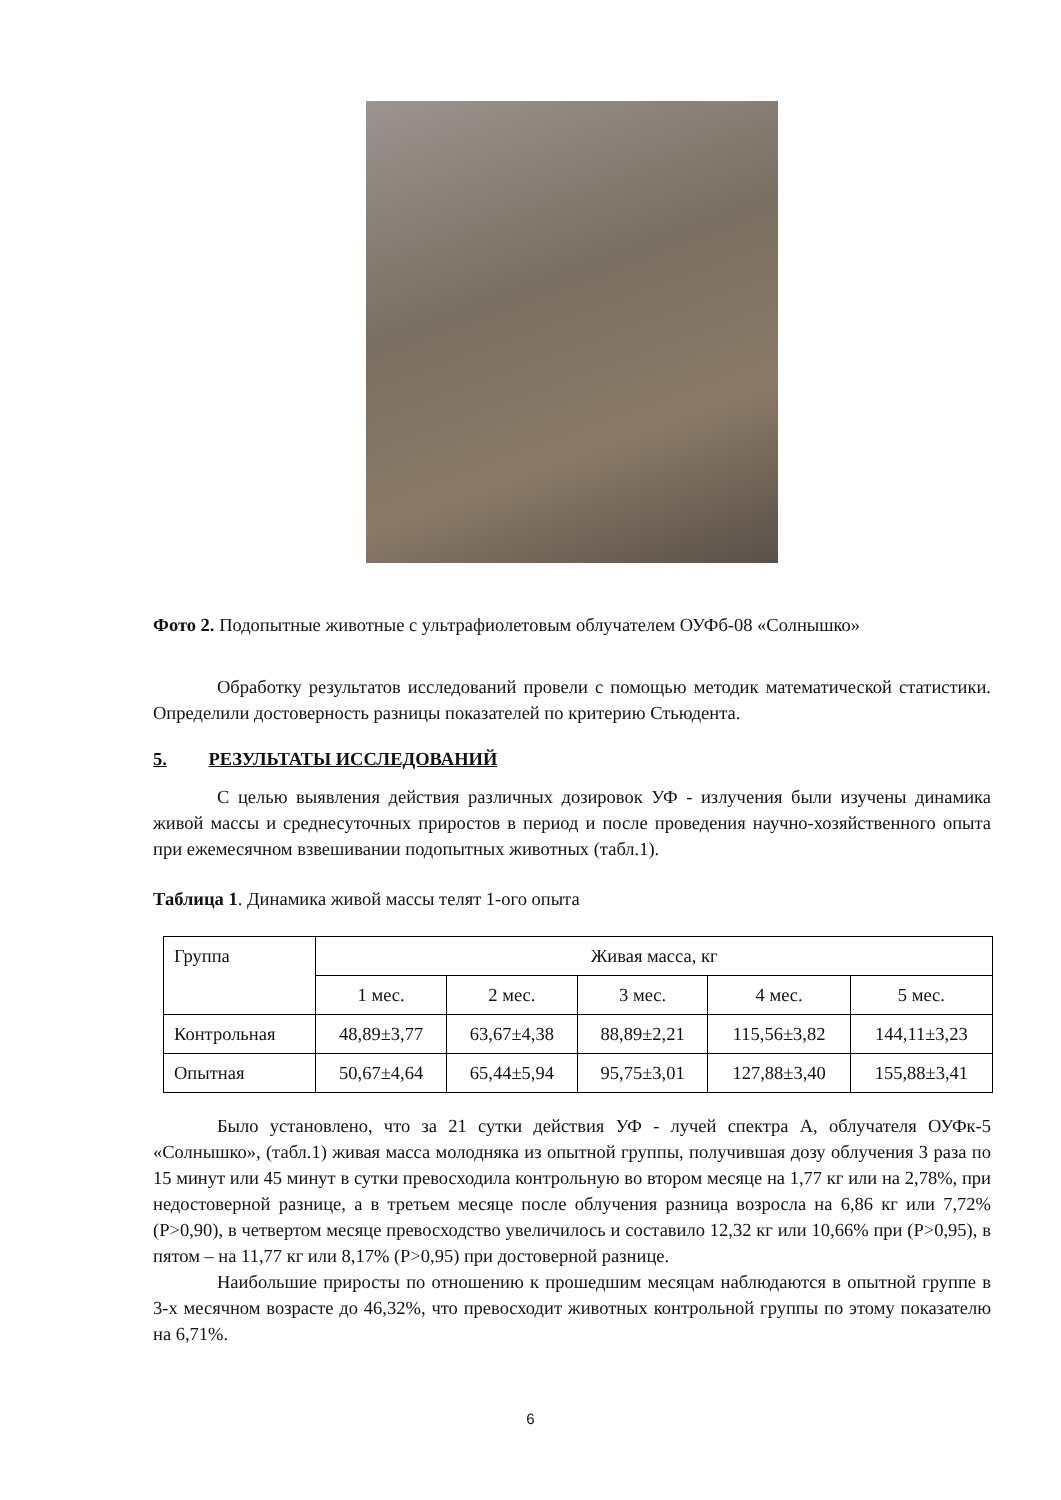Фото 2. Подопытные животные с ультрафиолетовым облучателем ОУФб-08 «Солнышко»
Обработку результатов исследований провели с помощью методик математической статистики. Определили достоверность разницы показателей по критерию Стьюдента.
5. РЕЗУЛЬТАТЫ ИССЛЕДОВАНИЙ
С целью выявления действия различных дозировок УФ - излучения были изучены динамика живой массы и среднесуточных приростов в период и после проведения научно-хозяйственного опыта при ежемесячном взвешивании подопытных животных (табл.1).
Таблица 1. Динамика живой массы телят 1-ого опыта
| Группа | Живая масса, кг | | | | |
| | 1 мес. | 2 мес. | 3 мес. | 4 мес. | 5 мес. |
| Контрольная | 48,89±3,77 | 63,67±4,38 | 88,89±2,21 | 115,56±3,82 | 144,11±3,23 |
| Опытная | 50,67±4,64 | 65,44±5,94 | 95,75±3,01 | 127,88±3,40 | 155,88±3,41 |
Было установлено, что за 21 сутки действия УФ - лучей спектра А, облучателя ОУФк-5 «Солнышко», (табл.1) живая масса молодняка из опытной группы, получившая дозу облучения 3 раза по 15 минут или 45 минут в сутки превосходила контрольную во втором месяце на 1,77 кг или на 2,78%, при недостоверной разнице, а в третьем месяце после облучения разница возросла на 6,86 кг или 7,72% (Р>0,90), в четвертом месяце превосходство увеличилось и составило 12,32 кг или 10,66% при (Р>0,95), в пятом – на 11,77 кг или 8,17% (Р>0,95) при достоверной разнице.
Наибольшие приросты по отношению к прошедшим месяцам наблюдаются в опытной группе в 3-х месячном возрасте до 46,32%, что превосходит животных контрольной группы по этому показателю на 6,71%.
6